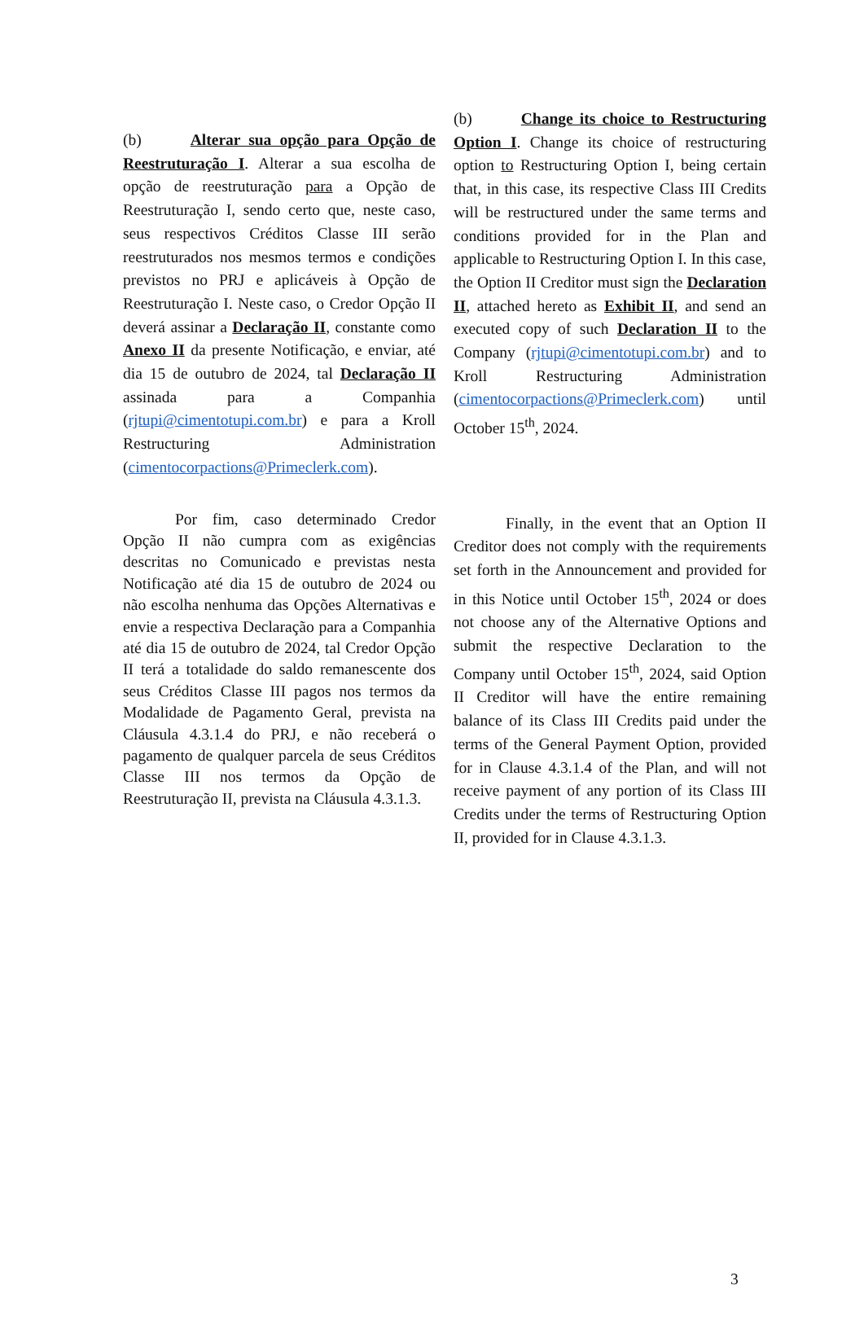(b) Alterar sua opção para Opção de Reestruturação I. Alterar a sua escolha de opção de reestruturação para a Opção de Reestruturação I, sendo certo que, neste caso, seus respectivos Créditos Classe III serão reestruturados nos mesmos termos e condições previstos no PRJ e aplicáveis à Opção de Reestruturação I. Neste caso, o Credor Opção II deverá assinar a Declaração II, constante como Anexo II da presente Notificação, e enviar, até dia 15 de outubro de 2024, tal Declaração II assinada para a Companhia (rjtupi@cimentotupi.com.br) e para a Kroll Restructuring Administration (cimentocorpactions@Primeclerk.com).
(b) Change its choice to Restructuring Option I. Change its choice of restructuring option to Restructuring Option I, being certain that, in this case, its respective Class III Credits will be restructured under the same terms and conditions provided for in the Plan and applicable to Restructuring Option I. In this case, the Option II Creditor must sign the Declaration II, attached hereto as Exhibit II, and send an executed copy of such Declaration II to the Company (rjtupi@cimentotupi.com.br) and to Kroll Restructuring Administration (cimentocorpactions@Primeclerk.com) until October 15<sup>th</sup>, 2024.
Por fim, caso determinado Credor Opção II não cumpra com as exigências descritas no Comunicado e previstas nesta Notificação até dia 15 de outubro de 2024 ou não escolha nenhuma das Opções Alternativas e envie a respectiva Declaração para a Companhia até dia 15 de outubro de 2024, tal Credor Opção II terá a totalidade do saldo remanescente dos seus Créditos Classe III pagos nos termos da Modalidade de Pagamento Geral, prevista na Cláusula 4.3.1.4 do PRJ, e não receberá o pagamento de qualquer parcela de seus Créditos Classe III nos termos da Opção de Reestruturação II, prevista na Cláusula 4.3.1.3.
Finally, in the event that an Option II Creditor does not comply with the requirements set forth in the Announcement and provided for in this Notice until October 15<sup>th</sup>, 2024 or does not choose any of the Alternative Options and submit the respective Declaration to the Company until October 15<sup>th</sup>, 2024, said Option II Creditor will have the entire remaining balance of its Class III Credits paid under the terms of the General Payment Option, provided for in Clause 4.3.1.4 of the Plan, and will not receive payment of any portion of its Class III Credits under the terms of Restructuring Option II, provided for in Clause 4.3.1.3.
3